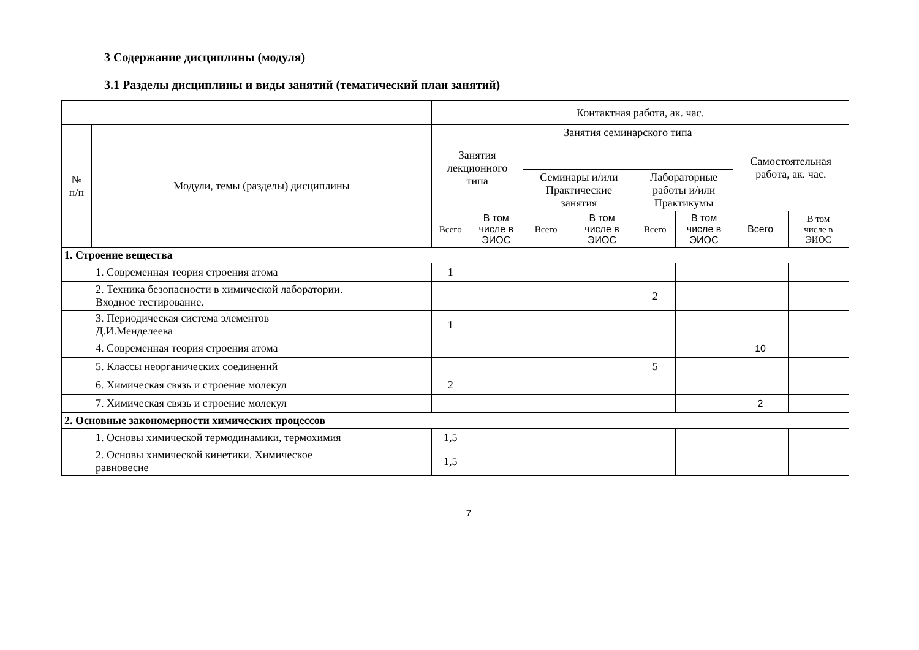3 Содержание дисциплины (модуля)
3.1 Разделы дисциплины и виды занятий (тематический план занятий)
| | | Контактная работа, ак. час. | | | | | | | |
| --- | --- | --- | --- | --- | --- | --- | --- | --- | --- |
| № п/п | Модули, темы (разделы) дисциплины | Занятия лекционного типа | | Занятия семинарского типа | | | | Самостоятельная работа, ак. час. | |
| | | | | Семинары и/или Практические занятия | | Лабораторные работы и/или Практикумы | | | |
| | | Всего | В том числе в ЭИОС | Всего | В том числе в ЭИОС | Всего | В том числе в ЭИОС | Всего | В том числе в ЭИОС |
| 1. Строение вещества | | | | | | | | | |
| 1. Современная теория строения атома | | 1 | | | | | | | |
| 2. Техника безопасности в химической лаборатории. Входное тестирование. | | | | | | 2 | | | |
| 3. Периодическая система элементов Д.И.Менделеева | | 1 | | | | | | | |
| 4. Современная теория строения атома | | | | | | | | 10 | |
| 5. Классы неорганических соединений | | | | | | 5 | | | |
| 6. Химическая связь и строение молекул | | 2 | | | | | | | |
| 7. Химическая связь и строение молекул | | | | | | | | 2 | |
| 2. Основные закономерности химических процессов | | | | | | | | | |
| 1. Основы химической термодинамики, термохимия | | 1,5 | | | | | | | |
| 2. Основы химической кинетики. Химическое равновесие | | 1,5 | | | | | | | |
7